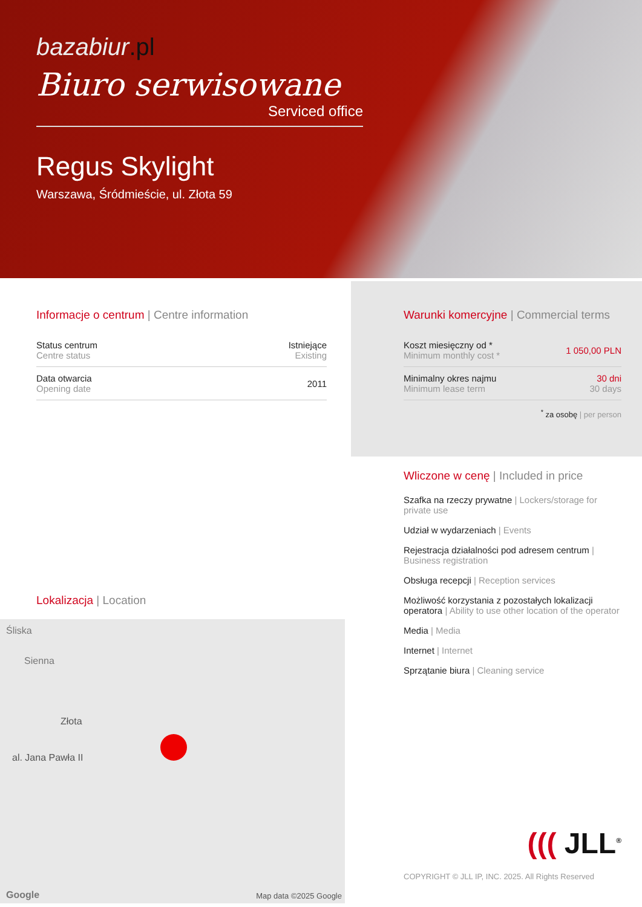bazabiur.pl
Biuro serwisowane
Serviced office
Regus Skylight
Warszawa, Śródmieście, ul. Złota 59
Informacje o centrum | Centre information
| Status centrum Centre status | Istniejące Existing |
| Data otwarcia Opening date | 2011 |
Lokalizacja | Location
Śliska
Sienna
Złota
al. Jana Pawła II
Google Map data ©2025 Google
Warunki komercyjne | Commercial terms
| Koszt miesięczny od * Minimum monthly cost * | 1 050,00 PLN |
| Minimalny okres najmu Minimum lease term | 30 dni 30 days |
<sup>*</sup> za osobę | per person
Wliczone w cenę | Included in price
Szafka na rzeczy prywatne | Lockers/storage for private use
Udział w wydarzeniach | Events
Rejestracja działalności pod adresem centrum | Business registration
Obsługa recepcji | Reception services
Możliwość korzystania z pozostałych lokalizacji operatora | Ability to use other location of the operator
Media | Media
Internet | Internet
Sprzątanie biura | Cleaning service
((( JLL<sup>®</sup>
COPYRIGHT © JLL IP, INC. 2025. All Rights Reserved